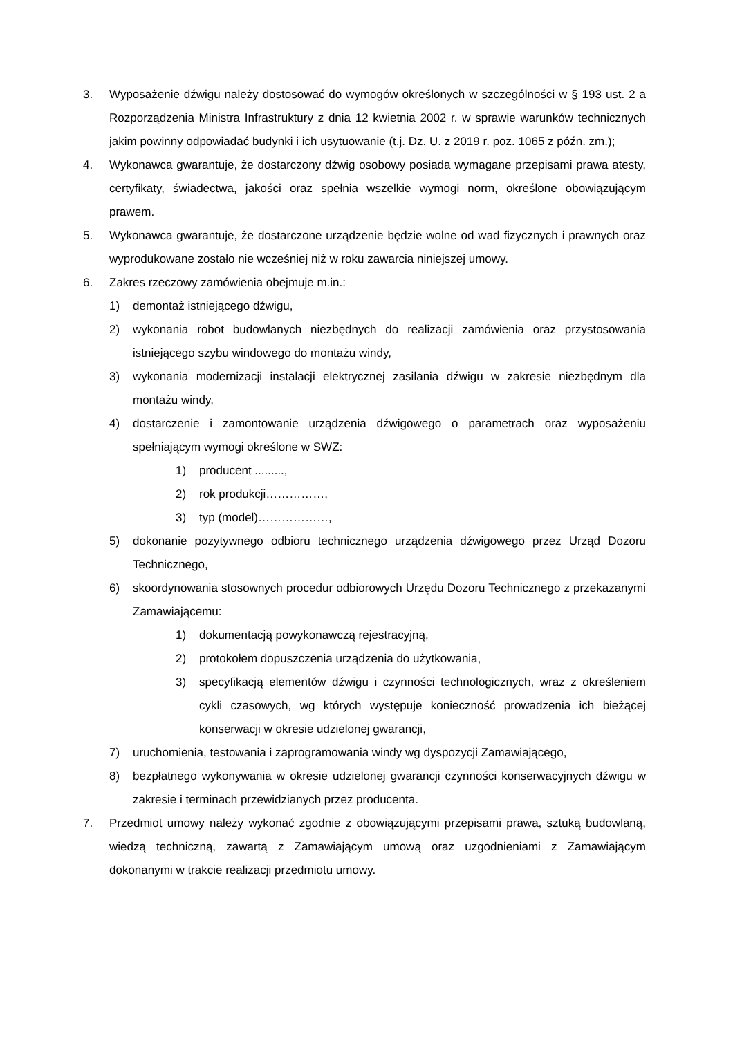3. Wyposażenie dźwigu należy dostosować do wymogów określonych w szczególności w § 193 ust. 2 a Rozporządzenia Ministra Infrastruktury z dnia 12 kwietnia 2002 r. w sprawie warunków technicznych jakim powinny odpowiadać budynki i ich usytuowanie (t.j. Dz. U. z 2019 r. poz. 1065 z późn. zm.);
4. Wykonawca gwarantuje, że dostarczony dźwig osobowy posiada wymagane przepisami prawa atesty, certyfikaty, świadectwa, jakości oraz spełnia wszelkie wymogi norm, określone obowiązującym prawem.
5. Wykonawca gwarantuje, że dostarczone urządzenie będzie wolne od wad fizycznych i prawnych oraz wyprodukowane zostało nie wcześniej niż w roku zawarcia niniejszej umowy.
6. Zakres rzeczowy zamówienia obejmuje m.in.:
1) demontaż istniejącego dźwigu,
2) wykonania robot budowlanych niezbędnych do realizacji zamówienia oraz przystosowania istniejącego szybu windowego do montażu windy,
3) wykonania modernizacji instalacji elektrycznej zasilania dźwigu w zakresie niezbędnym dla montażu windy,
4) dostarczenie i zamontowanie urządzenia dźwigowego o parametrach oraz wyposażeniu spełniającym wymogi określone w SWZ:
1) producent .........,
2) rok produkcji……………,
3) typ (model)………………,
5) dokonanie pozytywnego odbioru technicznego urządzenia dźwigowego przez Urząd Dozoru Technicznego,
6) skoordynowania stosownych procedur odbiorowych Urzędu Dozoru Technicznego z przekazanymi Zamawiającemu:
1) dokumentacją powykonawczą rejestracyjną,
2) protokołem dopuszczenia urządzenia do użytkowania,
3) specyfikacją elementów dźwigu i czynności technologicznych, wraz z określeniem cykli czasowych, wg których występuje konieczność prowadzenia ich bieżącej konserwacji w okresie udzielonej gwarancji,
7) uruchomienia, testowania i zaprogramowania windy wg dyspozycji Zamawiającego,
8) bezpłatnego wykonywania w okresie udzielonej gwarancji czynności konserwacyjnych dźwigu w zakresie i terminach przewidzianych przez producenta.
7. Przedmiot umowy należy wykonać zgodnie z obowiązującymi przepisami prawa, sztuką budowlaną, wiedzą techniczną, zawartą z Zamawiającym umową oraz uzgodnieniami z Zamawiającym dokonanymi w trakcie realizacji przedmiotu umowy.